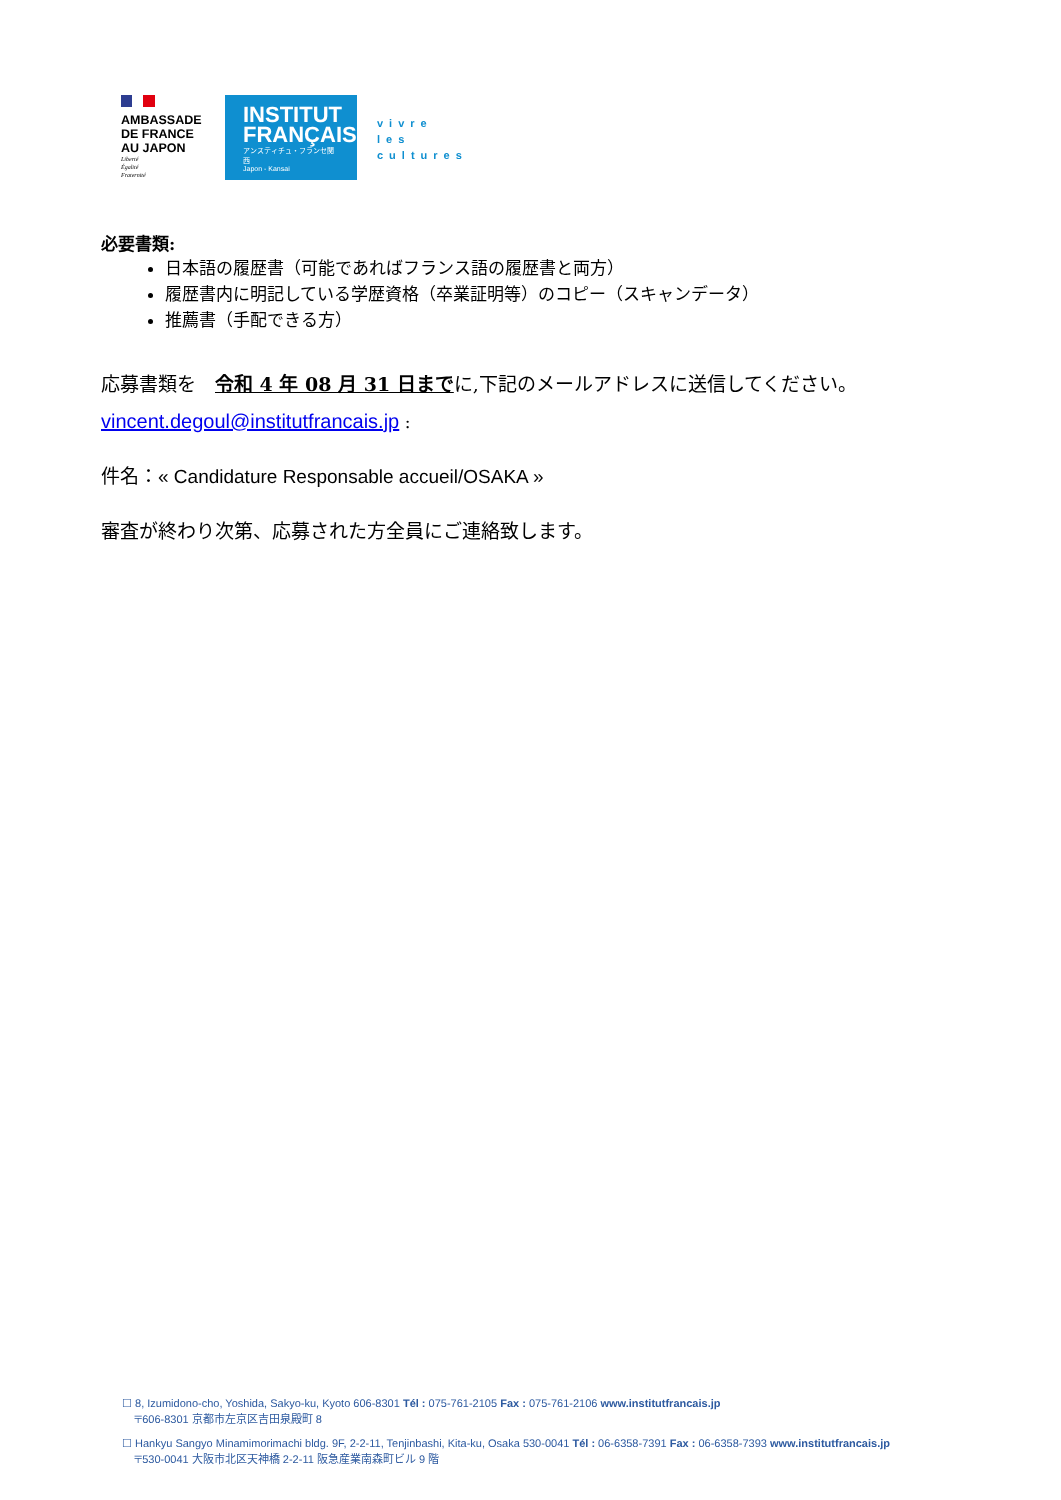AMBASSADE
DE FRANCE
AU JAPON
Liberté
Égalité
Fraternité
INSTITUT
FRANÇAIS
アンスティチュ・フランセ関西
Japon - Kansai
vivre
les
cultures
必要書類:
日本語の履歴書（可能であればフランス語の履歴書と両方）
履歴書内に明記している学歴資格（卒業証明等）のコピー（スキャンデータ）
推薦書（手配できる方）
応募書類を　令和 4 年 08 月 31 日までに,下記のメールアドレスに送信してください。
vincent.degoul@institutfrancais.jp :
件名：« Candidature Responsable accueil/OSAKA »
審査が終わり次第、応募された方全員にご連絡致します。
☐ 8, Izumidono-cho, Yoshida, Sakyo-ku, Kyoto 606-8301 Tél : 075-761-2105 Fax : 075-761-2106 www.institutfrancais.jp
〒606-8301 京都市左京区吉田泉殿町 8
☐ Hankyu Sangyo Minamimorimachi bldg. 9F, 2-2-11, Tenjinbashi, Kita-ku, Osaka 530-0041 Tél : 06-6358-7391 Fax : 06-6358-7393 www.institutfrancais.jp
〒530-0041 大阪市北区天神橋 2-2-11 阪急産業南森町ビル 9 階